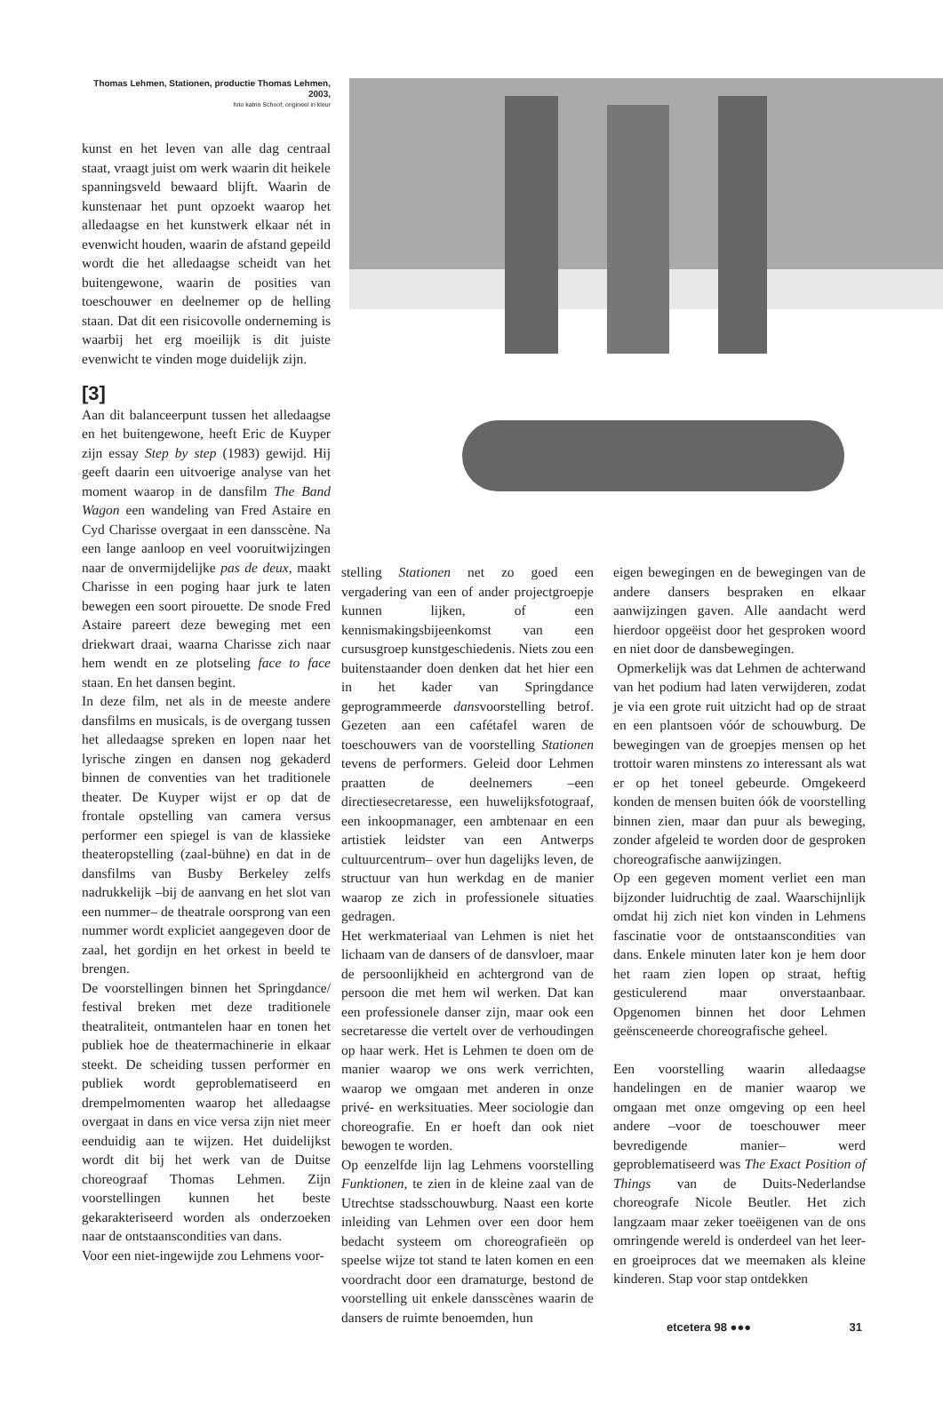Thomas Lehmen, Stationen, productie Thomas Lehmen, 2003,
foto katrin Schoof, origineel in kleur
kunst en het leven van alle dag centraal staat, vraagt juist om werk waarin dit heikele spanningsveld bewaard blijft. Waarin de kunstenaar het punt opzoekt waarop het alledaagse en het kunstwerk elkaar nét in evenwicht houden, waarin de afstand gepeild wordt die het alledaagse scheidt van het buitengewone, waarin de posities van toeschouwer en deelnemer op de helling staan. Dat dit een risicovolle onderneming is waarbij het erg moeilijk is dit juiste evenwicht te vinden moge duidelijk zijn.
[3]
Aan dit balanceerpunt tussen het alledaagse en het buitengewone, heeft Eric de Kuyper zijn essay Step by step (1983) gewijd. Hij geeft daarin een uitvoerige analyse van het moment waarop in de dansfilm The Band Wagon een wandeling van Fred Astaire en Cyd Charisse overgaat in een dansscène. Na een lange aanloop en veel vooruitwijzingen naar de onvermijdelijke pas de deux, maakt Charisse in een poging haar jurk te laten bewegen een soort pirouette. De snode Fred Astaire pareert deze beweging met een driekwart draai, waarna Charisse zich naar hem wendt en ze plotseling face to face staan. En het dansen begint.
In deze film, net als in de meeste andere dansfilms en musicals, is de overgang tussen het alledaagse spreken en lopen naar het lyrische zingen en dansen nog gekaderd binnen de conventies van het traditionele theater. De Kuyper wijst er op dat de frontale opstelling van camera versus performer een spiegel is van de klassieke theateropstelling (zaal-bühne) en dat in de dansfilms van Busby Berkeley zelfs nadrukkelijk –bij de aanvang en het slot van een nummer– de theatrale oorsprong van een nummer wordt expliciet aangegeven door de zaal, het gordijn en het orkest in beeld te brengen.
De voorstellingen binnen het Springdance/ festival breken met deze traditionele theatraliteit, ontmantelen haar en tonen het publiek hoe de theatermachinerie in elkaar steekt. De scheiding tussen performer en publiek wordt geproblematiseerd en drempelmomenten waarop het alledaagse overgaat in dans en vice versa zijn niet meer eenduidig aan te wijzen. Het duidelijkst wordt dit bij het werk van de Duitse choreograaf Thomas Lehmen. Zijn voorstellingen kunnen het beste gekarakteriseerd worden als onderzoeken naar de ontstaanscondities van dans.
Voor een niet-ingewijde zou Lehmens voor-
stelling Stationen net zo goed een vergadering van een of ander projectgroepje kunnen lijken, of een kennismakingsbijeenkomst van een cursusgroep kunstgeschiedenis. Niets zou een buitenstaander doen denken dat het hier een in het kader van Springdance geprogrammeerde dansvoorstelling betrof. Gezeten aan een cafétafel waren de toeschouwers van de voorstelling Stationen tevens de performers. Geleid door Lehmen praatten de deelnemers –een directiesecretaresse, een huwelijksfotograaf, een inkoopmanager, een ambtenaar en een artistiek leidster van een Antwerps cultuurcentrum– over hun dagelijks leven, de structuur van hun werkdag en de manier waarop ze zich in professionele situaties gedragen.
Het werkmateriaal van Lehmen is niet het lichaam van de dansers of de dansvloer, maar de persoonlijkheid en achtergrond van de persoon die met hem wil werken. Dat kan een professionele danser zijn, maar ook een secretaresse die vertelt over de verhoudingen op haar werk. Het is Lehmen te doen om de manier waarop we ons werk verrichten, waarop we omgaan met anderen in onze privé- en werksituaties. Meer sociologie dan choreografie. En er hoeft dan ook niet bewogen te worden.
Op eenzelfde lijn lag Lehmens voorstelling Funktionen, te zien in de kleine zaal van de Utrechtse stadsschouwburg. Naast een korte inleiding van Lehmen over een door hem bedacht systeem om choreografieën op speelse wijze tot stand te laten komen en een voordracht door een dramaturge, bestond de voorstelling uit enkele dansscènes waarin de dansers de ruimte benoemden, hun
eigen bewegingen en de bewegingen van de andere dansers bespraken en elkaar aanwijzingen gaven. Alle aandacht werd hierdoor opgeëist door het gesproken woord en niet door de dansbewegingen.
Opmerkelijk was dat Lehmen de achterwand van het podium had laten verwijderen, zodat je via een grote ruit uitzicht had op de straat en een plantsoen vóór de schouwburg. De bewegingen van de groepjes mensen op het trottoir waren minstens zo interessant als wat er op het toneel gebeurde. Omgekeerd konden de mensen buiten óók de voorstelling binnen zien, maar dan puur als beweging, zonder afgeleid te worden door de gesproken choreografische aanwijzingen.
Op een gegeven moment verliet een man bijzonder luidruchtig de zaal. Waarschijnlijk omdat hij zich niet kon vinden in Lehmens fascinatie voor de ontstaanscondities van dans. Enkele minuten later kon je hem door het raam zien lopen op straat, heftig gesticulerend maar onverstaanbaar. Opgenomen binnen het door Lehmen geënsceneerde choreografische geheel.
Een voorstelling waarin alledaagse handelingen en de manier waarop we omgaan met onze omgeving op een heel andere –voor de toeschouwer meer bevredigende manier– werd geproblematiseerd was The Exact Position of Things van de Duits-Nederlandse choreografe Nicole Beutler. Het zich langzaam maar zeker toeëigenen van de ons omringende wereld is onderdeel van het leer- en groeiproces dat we meemaken als kleine kinderen. Stap voor stap ontdekken
etcetera 98 ●●● 31